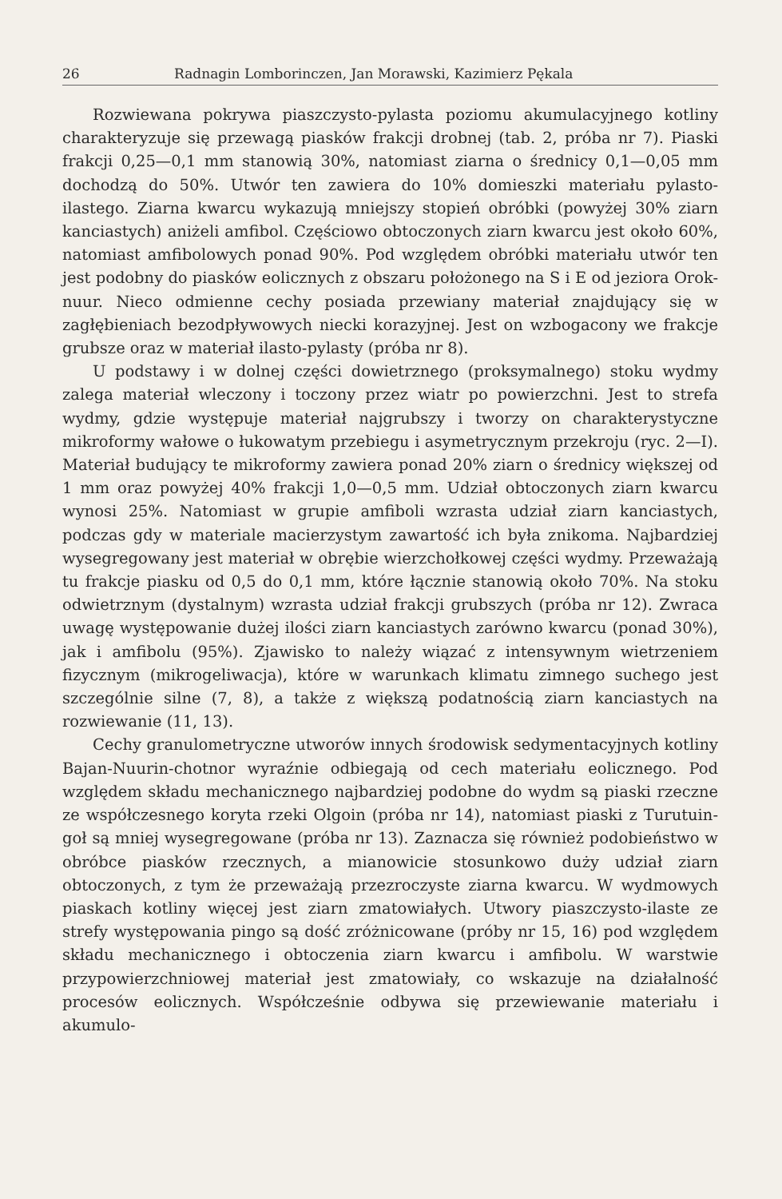26 Radnagin Lomborinczen, Jan Morawski, Kazimierz Pękala
Rozwiewana pokrywa piaszczysto-pylasta poziomu akumulacyjnego kotliny charakteryzuje się przewagą piasków frakcji drobnej (tab. 2, próba nr 7). Piaski frakcji 0,25—0,1 mm stanowią 30%, natomiast ziarna o średnicy 0,1—0,05 mm dochodzą do 50%. Utwór ten zawiera do 10% domieszki materiału pylasto-ilastego. Ziarna kwarcu wykazują mniejszy stopień obróbki (powyżej 30% ziarn kanciastych) aniżeli amfibol. Częściowo obtoczonych ziarn kwarcu jest około 60%, natomiast amfibolowych ponad 90%. Pod względem obróbki materiału utwór ten jest podobny do piasków eolicznych z obszaru położonego na S i E od jeziora Orok-nuur. Nieco odmienne cechy posiada przewiany materiał znajdujący się w zagłębieniach bezodpływowych niecki korazyjnej. Jest on wzbogacony we frakcje grubsze oraz w materiał ilasto-pylasty (próba nr 8).
U podstawy i w dolnej części dowietrznego (proksymalnego) stoku wydmy zalega materiał wleczony i toczony przez wiatr po powierzchni. Jest to strefa wydmy, gdzie występuje materiał najgrubszy i tworzy on charakterystyczne mikroformy wałowe o łukowatym przebiegu i asymetrycznym przekroju (ryc. 2—I). Materiał budujący te mikroformy zawiera ponad 20% ziarn o średnicy większej od 1 mm oraz powyżej 40% frakcji 1,0—0,5 mm. Udział obtoczonych ziarn kwarcu wynosi 25%. Natomiast w grupie amfiboli wzrasta udział ziarn kanciastych, podczas gdy w materiale macierzystym zawartość ich była znikoma. Najbardziej wysegregowany jest materiał w obrębie wierzchołkowej części wydmy. Przeważają tu frakcje piasku od 0,5 do 0,1 mm, które łącznie stanowią około 70%. Na stoku odwietrznym (dystalnym) wzrasta udział frakcji grubszych (próba nr 12). Zwraca uwagę występowanie dużej ilości ziarn kanciastych zarówno kwarcu (ponad 30%), jak i amfibolu (95%). Zjawisko to należy wiązać z intensywnym wietrzeniem fizycznym (mikrogeliwacja), które w warunkach klimatu zimnego suchego jest szczególnie silne (7, 8), a także z większą podatnością ziarn kanciastych na rozwiewanie (11, 13).
Cechy granulometryczne utworów innych środowisk sedymentacyjnych kotliny Bajan-Nuurin-chotnor wyraźnie odbiegają od cech materiału eolicznego. Pod względem składu mechanicznego najbardziej podobne do wydm są piaski rzeczne ze współczesnego koryta rzeki Olgoin (próba nr 14), natomiast piaski z Turutuin-goł są mniej wysegregowane (próba nr 13). Zaznacza się również podobieństwo w obróbce piasków rzecznych, a mianowicie stosunkowo duży udział ziarn obtoczonych, z tym że przeważają przezroczyste ziarna kwarcu. W wydmowych piaskach kotliny więcej jest ziarn zmatowiałych. Utwory piaszczysto-ilaste ze strefy występowania pingo są dość zróżnicowane (próby nr 15, 16) pod względem składu mechanicznego i obtoczenia ziarn kwarcu i amfibolu. W warstwie przypowierzchniowej materiał jest zmatowiały, co wskazuje na działalność procesów eolicznych. Współcześnie odbywa się przewiewanie materiału i akumulo-